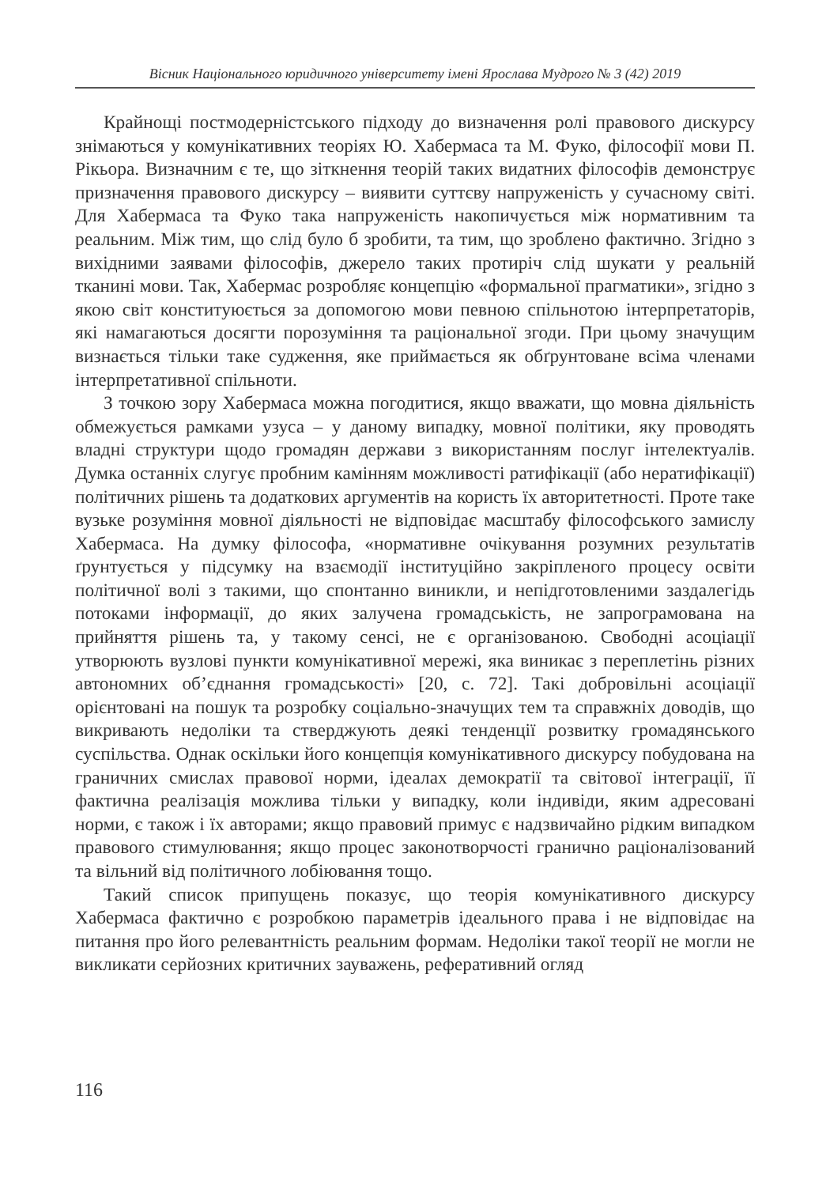Вісник Національного юридичного університету імені Ярослава Мудрого № 3 (42) 2019
Крайнощі постмодерністського підходу до визначення ролі правового дискурсу знімаються у комунікативних теоріях Ю. Хабермаса та М. Фуко, філософії мови П. Рікьора. Визначним є те, що зіткнення теорій таких видатних філософів демонструє призначення правового дискурсу – виявити суттєву напруженість у сучасному світі. Для Хабермаса та Фуко така напруженість накопичується між нормативним та реальним. Між тим, що слід було б зробити, та тим, що зроблено фактично. Згідно з вихідними заявами філософів, джерело таких протиріч слід шукати у реальній тканині мови. Так, Хабермас розробляє концепцію «формальної прагматики», згідно з якою світ конституюється за допомогою мови певною спільнотою інтерпретаторів, які намагаються досягти порозуміння та раціональної згоди. При цьому значущим визнається тільки таке судження, яке приймається як обґрунтоване всіма членами інтерпретативної спільноти.
З точкою зору Хабермаса можна погодитися, якщо вважати, що мовна діяльність обмежується рамками узуса – у даному випадку, мовної політики, яку проводять владні структури щодо громадян держави з використанням послуг інтелектуалів. Думка останніх слугує пробним камінням можливості ратифікації (або нератифікації) політичних рішень та додаткових аргументів на користь їх авторитетності. Проте таке вузьке розуміння мовної діяльності не відповідає масштабу філософського замислу Хабермаса. На думку філософа, «нормативне очікування розумних результатів ґрунтується у підсумку на взаємодії інституційно закріпленого процесу освіти політичної волі з такими, що спонтанно виникли, и непідготовленими заздалегідь потоками інформації, до яких залучена громадськість, не запрограмована на прийняття рішень та, у такому сенсі, не є організованою. Свободні асоціації утворюють вузлові пункти комунікативної мережі, яка виникає з переплетінь різних автономних об’єднання громадськості» [20, с. 72]. Такі добровільні асоціації орієнтовані на пошук та розробку соціально-значущих тем та справжніх доводів, що викривають недоліки та стверджують деякі тенденції розвитку громадянського суспільства. Однак оскільки його концепція комунікативного дискурсу побудована на граничних смислах правової норми, ідеалах демократії та світової інтеграції, її фактична реалізація можлива тільки у випадку, коли індивіди, яким адресовані норми, є також і їх авторами; якщо правовий примус є надзвичайно рідким випадком правового стимулювання; якщо процес законотворчості гранично раціоналізований та вільний від політичного лобіювання тощо.
Такий список припущень показує, що теорія комунікативного дискурсу Хабермаса фактично є розробкою параметрів ідеального права і не відповідає на питання про його релевантність реальним формам. Недоліки такої теорії не могли не викликати серйозних критичних зауважень, реферативний огляд
116